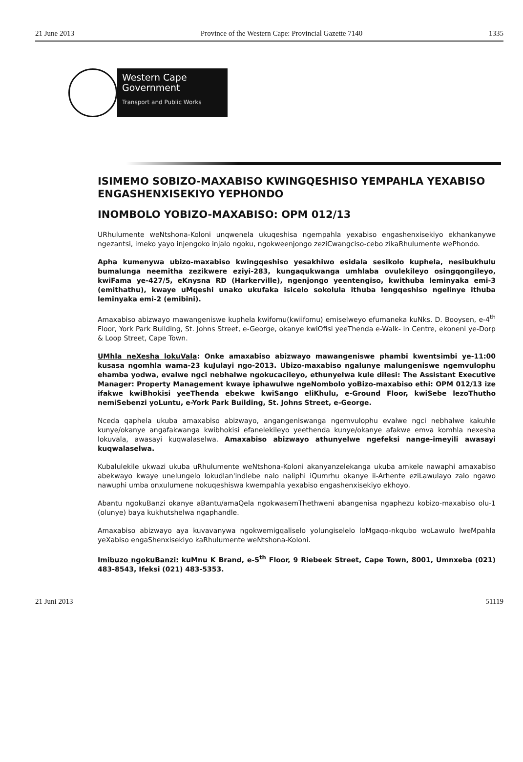21 June 2013 Province of the Western Cape: Provincial Gazette 7140 1335
Western Cape
Government
Transport and Public Works
ISIMEMO SOBIZO-MAXABISO KWINGQESHISO YEMPAHLA YEXABISO ENGASHENXISEKIYO YEPHONDO
INOMBOLO YOBIZO-MAXABISO: OPM 012/13
URhulumente weNtshona-Koloni unqwenela ukuqeshisa ngempahla yexabiso engashenxisekiyo ekhankanywe ngezantsi, imeko yayo injengoko injalo ngoku, ngokweenjongo zeziCwangciso-cebo zikaRhulumente wePhondo.
Apha kumenywa ubizo-maxabiso kwingqeshiso yesakhiwo esidala sesikolo kuphela, nesibukhulu bumalunga neemitha zezikwere eziyi-283, kungaqukwanga umhlaba ovulekileyo osingqongileyo, kwiFama ye-427/5, eKnysna RD (Harkerville), ngenjongo yeentengiso, kwithuba leminyaka emi-3 (emithathu), kwaye uMqeshi unako ukufaka isicelo sokolula ithuba lengqeshiso ngelinye ithuba leminyaka emi-2 (emibini).
Amaxabiso abizwayo mawangeniswe kuphela kwifomu(kwiifomu) emiselweyo efumaneka kuNks. D. Booysen, e-4<sup>th</sup> Floor, York Park Building, St. Johns Street, e-George, okanye kwiOfisi yeeThenda e-Walk- in Centre, ekoneni ye-Dorp & Loop Street, Cape Town.
UMhla neXesha lokuVala: Onke amaxabiso abizwayo mawangeniswe phambi kwentsimbi ye-11:00 kusasa ngomhla wama-23 kuJulayi ngo-2013. Ubizo-maxabiso ngalunye malungeniswe ngemvulophu ehamba yodwa, evalwe ngci nebhalwe ngokucacileyo, ethunyelwa kule dilesi: The Assistant Executive Manager: Property Management kwaye iphawulwe ngeNombolo yoBizo-maxabiso ethi: OPM 012/13 ize ifakwe kwiBhokisi yeeThenda ebekwe kwiSango eliKhulu, e-Ground Floor, kwiSebe lezoThutho nemiSebenzi yoLuntu, e-York Park Building, St. Johns Street, e-George.
Nceda qaphela ukuba amaxabiso abizwayo, angangeniswanga ngemvulophu evalwe ngci nebhalwe kakuhle kunye/okanye angafakwanga kwibhokisi efanelekileyo yeethenda kunye/okanye afakwe emva komhla nexesha lokuvala, awasayi kuqwalaselwa. Amaxabiso abizwayo athunyelwe ngefeksi nange-imeyili awasayi kuqwalaselwa.
Kubalulekile ukwazi ukuba uRhulumente weNtshona-Koloni akanyanzelekanga ukuba amkele nawaphi amaxabiso abekwayo kwaye unelungelo lokudlan'indlebe nalo naliphi iQumrhu okanye ii-Arhente eziLawulayo zalo ngawo nawuphi umba onxulumene nokuqeshiswa kwempahla yexabiso engashenxisekiyo ekhoyo.
Abantu ngokuBanzi okanye aBantu/amaQela ngokwasemThethweni abangenisa ngaphezu kobizo-maxabiso olu-1 (olunye) baya kukhutshelwa ngaphandle.
Amaxabiso abizwayo aya kuvavanywa ngokwemigqaliselo yolungiselelo loMgaqo-nkqubo woLawulo lweMpahla yeXabiso engaShenxisekiyo kaRhulumente weNtshona-Koloni.
Imibuzo ngokuBanzi: kuMnu K Brand, e-5<sup>th</sup> Floor, 9 Riebeek Street, Cape Town, 8001, Umnxeba (021) 483-8543, Ifeksi (021) 483-5353.
21 Juni 2013 51119